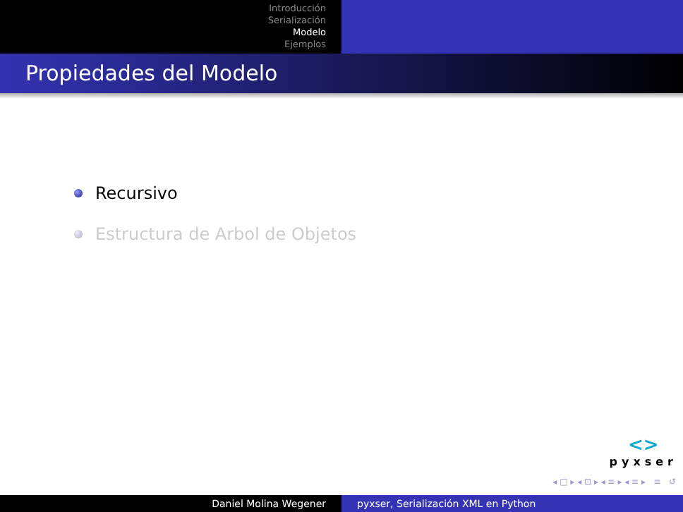Introducción
Serialización
Modelo
Ejemplos
Propiedades del Modelo
Recursivo
Estructura de Arbol de Objetos
<>
pyxser
◂ □ ▸ ◂ ⊡ ▸ ◂ ≡ ▸ ◂ ≡ ▸ ≡ ↺
Daniel Molina Wegener pyxser, Serialización XML en Python